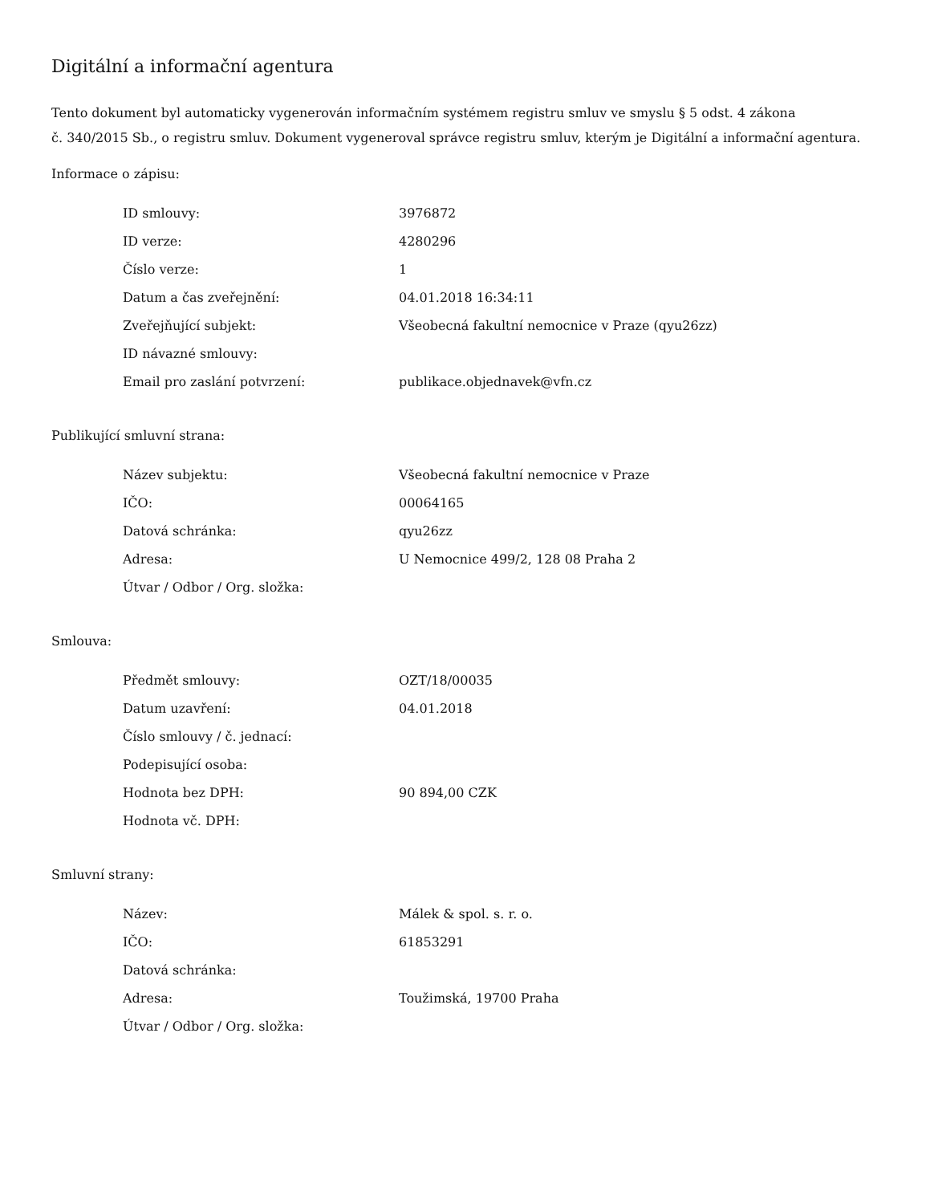Digitální a informační agentura
Tento dokument byl automaticky vygenerován informačním systémem registru smluv ve smyslu § 5 odst. 4 zákona
č. 340/2015 Sb., o registru smluv. Dokument vygeneroval správce registru smluv, kterým je Digitální a informační agentura.
Informace o zápisu:
| ID smlouvy: | 3976872 |
| ID verze: | 4280296 |
| Číslo verze: | 1 |
| Datum a čas zveřejnění: | 04.01.2018 16:34:11 |
| Zveřejňující subjekt: | Všeobecná fakultní nemocnice v Praze (qyu26zz) |
| ID návazné smlouvy: | |
| Email pro zaslání potvrzení: | publikace.objednavek@vfn.cz |
Publikující smluvní strana:
| Název subjektu: | Všeobecná fakultní nemocnice v Praze |
| IČO: | 00064165 |
| Datová schránka: | qyu26zz |
| Adresa: | U Nemocnice 499/2, 128 08 Praha 2 |
| Útvar / Odbor / Org. složka: | |
Smlouva:
| Předmět smlouvy: | OZT/18/00035 |
| Datum uzavření: | 04.01.2018 |
| Číslo smlouvy / č. jednací: | |
| Podepisující osoba: | |
| Hodnota bez DPH: | 90 894,00 CZK |
| Hodnota vč. DPH: | |
Smluvní strany:
| Název: | Málek & spol. s. r. o. |
| IČO: | 61853291 |
| Datová schránka: | |
| Adresa: | Toužimská, 19700 Praha |
| Útvar / Odbor / Org. složka: | |